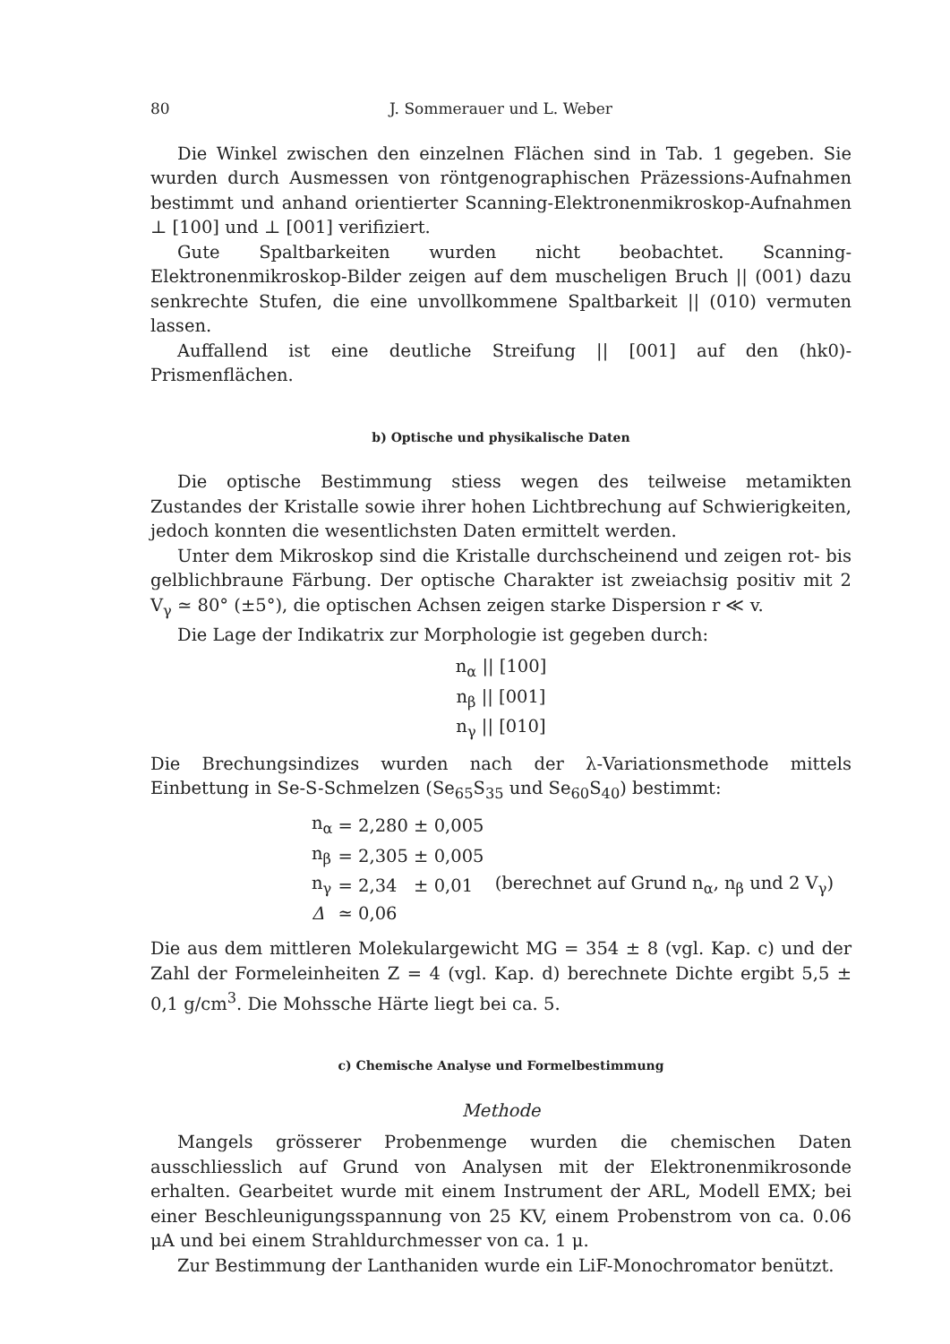80 J. Sommerauer und L. Weber
Die Winkel zwischen den einzelnen Flächen sind in Tab. 1 gegeben. Sie wurden durch Ausmessen von röntgenographischen Präzessions-Aufnahmen bestimmt und anhand orientierter Scanning-Elektronenmikroskop-Aufnahmen ⊥ [100] und ⊥ [001] verifiziert.
Gute Spaltbarkeiten wurden nicht beobachtet. Scanning-Elektronenmikroskop-Bilder zeigen auf dem muscheligen Bruch || (001) dazu senkrechte Stufen, die eine unvollkommene Spaltbarkeit || (010) vermuten lassen.
Auffallend ist eine deutliche Streifung || [001] auf den (hk0)-Prismenflächen.
b) Optische und physikalische Daten
Die optische Bestimmung stiess wegen des teilweise metamikten Zustandes der Kristalle sowie ihrer hohen Lichtbrechung auf Schwierigkeiten, jedoch konnten die wesentlichsten Daten ermittelt werden.
Unter dem Mikroskop sind die Kristalle durchscheinend und zeigen rot- bis gelblichbraune Färbung. Der optische Charakter ist zweiachsig positiv mit 2 V<sub>γ</sub> ≃ 80° (±5°), die optischen Achsen zeigen starke Dispersion r ≪ v.
Die Lage der Indikatrix zur Morphologie ist gegeben durch:
n<sub>α</sub> || [100]
n<sub>β</sub> || [001]
n<sub>γ</sub> || [010]
Die Brechungsindizes wurden nach der λ-Variationsmethode mittels Einbettung in Se-S-Schmelzen (Se<sub>65</sub>S<sub>35</sub> und Se<sub>60</sub>S<sub>40</sub>) bestimmt:
| n<sub>α</sub> | = 2,280 ± 0,005 | |
| n<sub>β</sub> | = 2,305 ± 0,005 | |
| n<sub>γ</sub> | = 2,34 ± 0,01 | (berechnet auf Grund n<sub>α</sub>, n<sub>β</sub> und 2 V<sub>γ</sub>) |
| Δ | ≃ 0,06 | |
Die aus dem mittleren Molekulargewicht MG = 354 ± 8 (vgl. Kap. c) und der Zahl der Formeleinheiten Z = 4 (vgl. Kap. d) berechnete Dichte ergibt 5,5 ± 0,1 g/cm<sup>3</sup>. Die Mohssche Härte liegt bei ca. 5.
c) Chemische Analyse und Formelbestimmung
Methode
Mangels grösserer Probenmenge wurden die chemischen Daten ausschliesslich auf Grund von Analysen mit der Elektronenmikrosonde erhalten. Gearbeitet wurde mit einem Instrument der ARL, Modell EMX; bei einer Beschleunigungsspannung von 25 KV, einem Probenstrom von ca. 0.06 μA und bei einem Strahldurchmesser von ca. 1 μ.
Zur Bestimmung der Lanthaniden wurde ein LiF-Monochromator benützt.